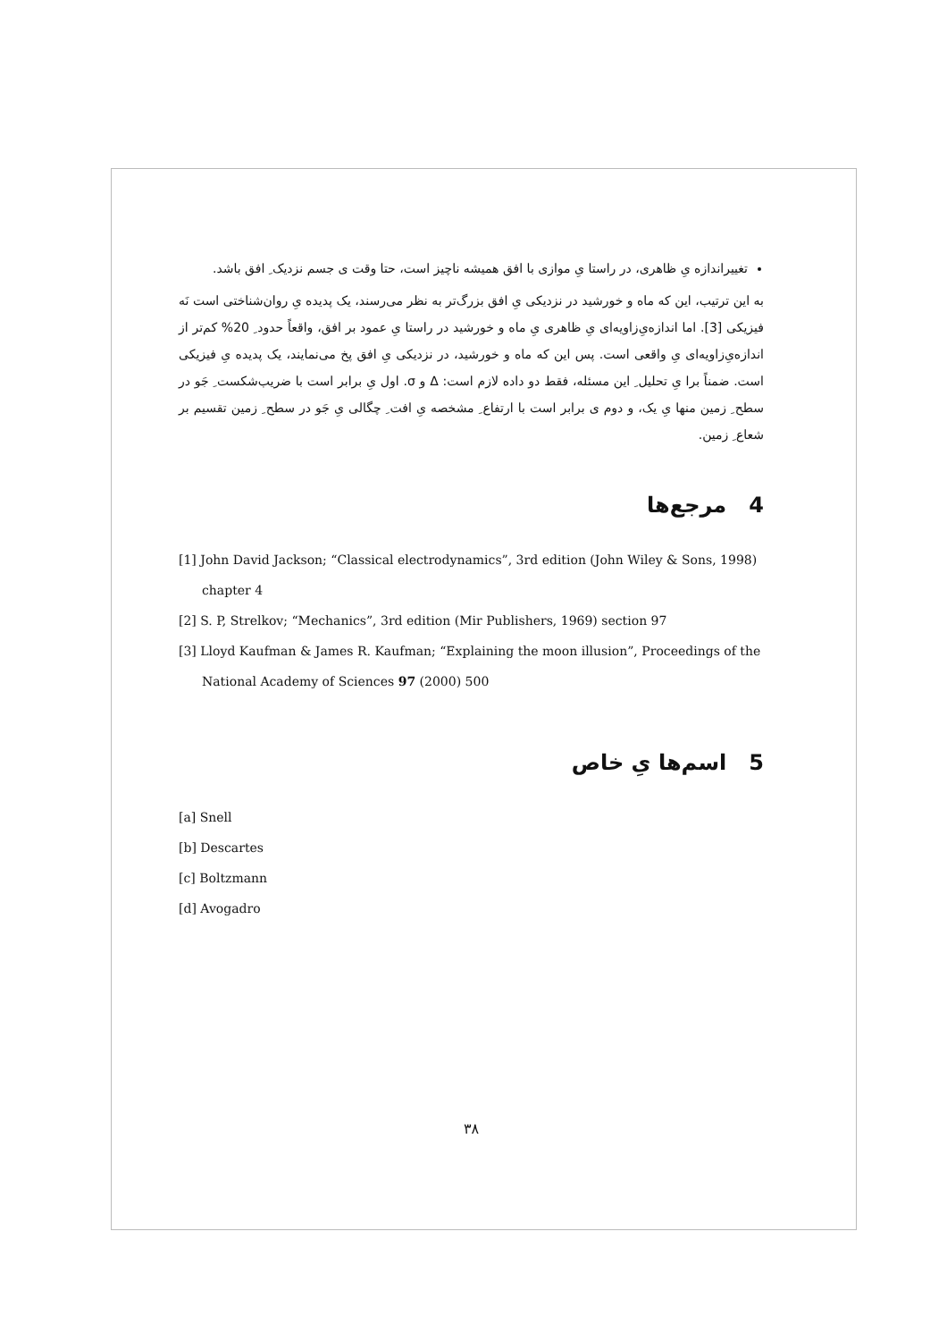تغییراندازه یِ ظاهری، در راستا یِ موازی با افق همیشه ناچیز است، حتا وقت ی جسم نزدیک ِ افق باشد.
به این ترتیب، این که ماه و خورشید در نزدیکی یِ افق بزرگ‌تر به نظر می‌رسند، یک پدیده یِ روان‌شناختی است نَه فیزیکی [3]. اما اندازه‌یِ‌زاویه‌ای یِ ظاهری یِ ماه و خورشید در راستا یِ عمود بر افق، واقعاً حدود ِ 20% کم‌تر از اندازه‌یِ‌زاویه‌ای یِ واقعی است. پس این که ماه و خورشید، در نزدیکی یِ افق پخ می‌نمایند، یک پدیده یِ فیزیکی است. ضمناً برا یِ تحلیل ِ این مسئله، فقط دو داده لازم است: Δ و σ. اول یِ برابر است با ضریب‌شکست ِ جَو در سطح ِ زمین منها یِ یک، و دوم ی برابر است با ارتفاع ِ مشخصه یِ افت ِ چگالی یِ جَو در سطح ِ زمین تقسیم بر شعاع ِ زمین.
4 مرجع‌ها
[1] John David Jackson; “Classical electrodynamics”, 3rd edition (John Wiley & Sons, 1998) chapter 4
[2] S. P, Strelkov; “Mechanics”, 3rd edition (Mir Publishers, 1969) section 97
[3] Lloyd Kaufman & James R. Kaufman; “Explaining the moon illusion”, Proceedings of the National Academy of Sciences 97 (2000) 500
5 اسم‌ها یِ خاص
[a] Snell
[b] Descartes
[c] Boltzmann
[d] Avogadro
۳۸